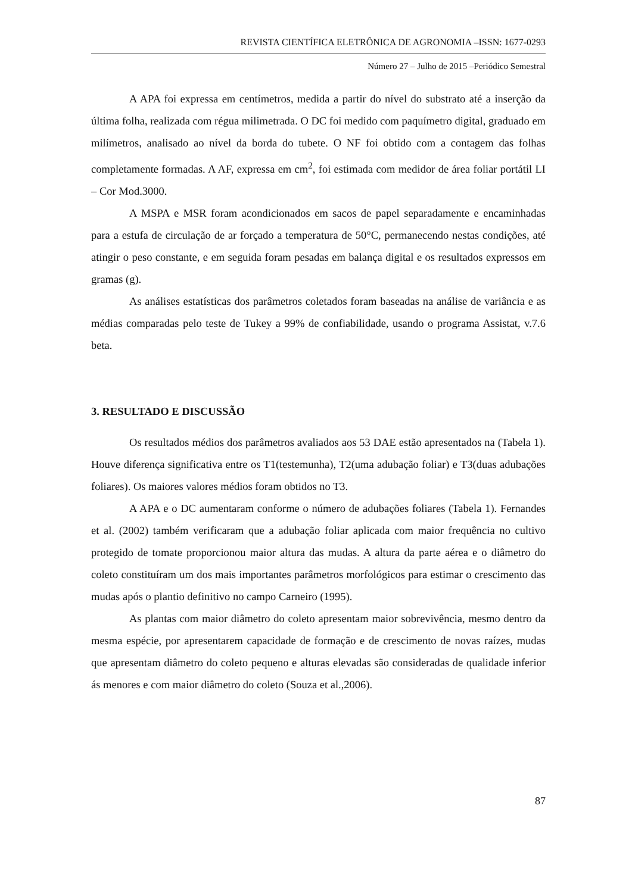REVISTA CIENTÍFICA ELETRÔNICA DE AGRONOMIA –ISSN: 1677-0293
Número 27 – Julho de 2015 –Periódico Semestral
A APA foi expressa em centímetros, medida a partir do nível do substrato até a inserção da última folha, realizada com régua milimetrada. O DC foi medido com paquímetro digital, graduado em milímetros, analisado ao nível da borda do tubete. O NF foi obtido com a contagem das folhas completamente formadas. A AF, expressa em cm<sup>2</sup>, foi estimada com medidor de área foliar portátil LI – Cor Mod.3000.
A MSPA e MSR foram acondicionados em sacos de papel separadamente e encaminhadas para a estufa de circulação de ar forçado a temperatura de 50°C, permanecendo nestas condições, até atingir o peso constante, e em seguida foram pesadas em balança digital e os resultados expressos em gramas (g).
As análises estatísticas dos parâmetros coletados foram baseadas na análise de variância e as médias comparadas pelo teste de Tukey a 99% de confiabilidade, usando o programa Assistat, v.7.6 beta.
3. RESULTADO E DISCUSSÃO
Os resultados médios dos parâmetros avaliados aos 53 DAE estão apresentados na (Tabela 1). Houve diferença significativa entre os T1(testemunha), T2(uma adubação foliar) e T3(duas adubações foliares). Os maiores valores médios foram obtidos no T3.
A APA e o DC aumentaram conforme o número de adubações foliares (Tabela 1). Fernandes et al. (2002) também verificaram que a adubação foliar aplicada com maior frequência no cultivo protegido de tomate proporcionou maior altura das mudas. A altura da parte aérea e o diâmetro do coleto constituíram um dos mais importantes parâmetros morfológicos para estimar o crescimento das mudas após o plantio definitivo no campo Carneiro (1995).
As plantas com maior diâmetro do coleto apresentam maior sobrevivência, mesmo dentro da mesma espécie, por apresentarem capacidade de formação e de crescimento de novas raízes, mudas que apresentam diâmetro do coleto pequeno e alturas elevadas são consideradas de qualidade inferior ás menores e com maior diâmetro do coleto (Souza et al.,2006).
87